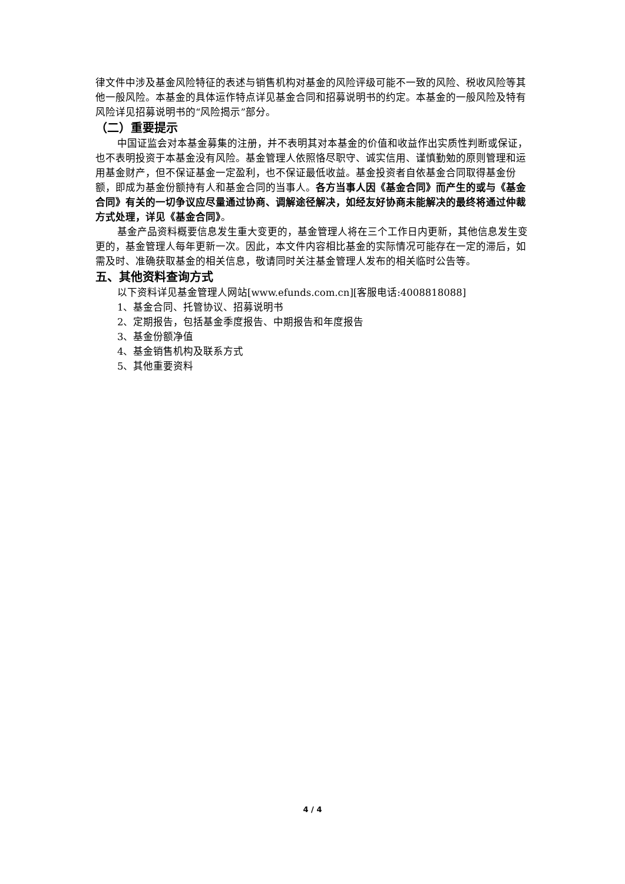律文件中涉及基金风险特征的表述与销售机构对基金的风险评级可能不一致的风险、税收风险等其他一般风险。本基金的具体运作特点详见基金合同和招募说明书的约定。本基金的一般风险及特有风险详见招募说明书的“风险揭示”部分。
（二）重要提示
中国证监会对本基金募集的注册，并不表明其对本基金的价值和收益作出实质性判断或保证，也不表明投资于本基金没有风险。基金管理人依照恪尽职守、诚实信用、谨慎勤勉的原则管理和运用基金财产，但不保证基金一定盈利，也不保证最低收益。基金投资者自依基金合同取得基金份额，即成为基金份额持有人和基金合同的当事人。各方当事人因《基金合同》而产生的或与《基金合同》有关的一切争议应尽量通过协商、调解途径解决，如经友好协商未能解决的最终将通过仲裁方式处理，详见《基金合同》。
基金产品资料概要信息发生重大变更的，基金管理人将在三个工作日内更新，其他信息发生变更的，基金管理人每年更新一次。因此，本文件内容相比基金的实际情况可能存在一定的滞后，如需及时、准确获取基金的相关信息，敬请同时关注基金管理人发布的相关临时公告等。
五、其他资料查询方式
以下资料详见基金管理人网站[www.efunds.com.cn][客服电话:4008818088]
1、基金合同、托管协议、招募说明书
2、定期报告，包括基金季度报告、中期报告和年度报告
3、基金份额净值
4、基金销售机构及联系方式
5、其他重要资料
4 / 4